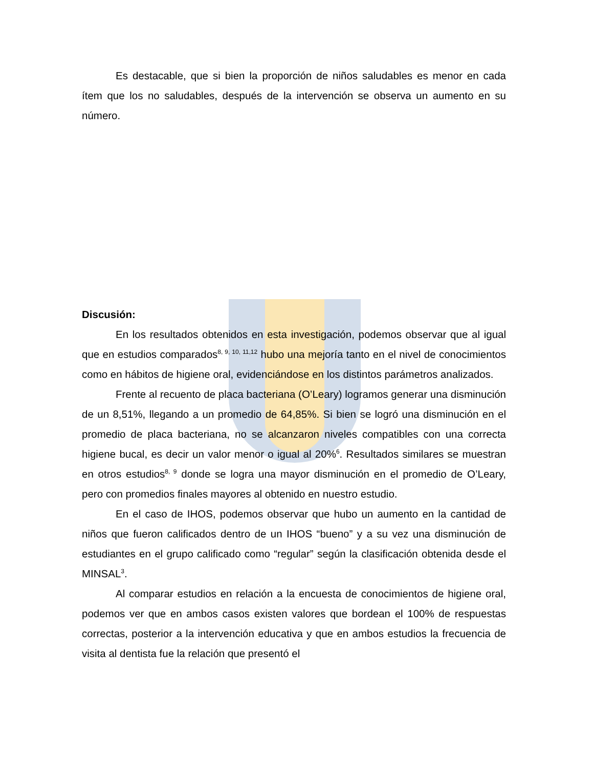Es destacable, que si bien la proporción de niños saludables es menor en cada ítem que los no saludables, después de la intervención se observa un aumento en su número.
Discusión:
En los resultados obtenidos en esta investigación, podemos observar que al igual que en estudios comparados<sup>8, 9, 10, 11,12</sup> hubo una mejoría tanto en el nivel de conocimientos como en hábitos de higiene oral, evidenciándose en los distintos parámetros analizados.
Frente al recuento de placa bacteriana (O’Leary) logramos generar una disminución de un 8,51%, llegando a un promedio de 64,85%. Si bien se logró una disminución en el promedio de placa bacteriana, no se alcanzaron niveles compatibles con una correcta higiene bucal, es decir un valor menor o igual al 20%<sup>6</sup>. Resultados similares se muestran en otros estudios<sup>8, 9</sup> donde se logra una mayor disminución en el promedio de O’Leary, pero con promedios finales mayores al obtenido en nuestro estudio.
En el caso de IHOS, podemos observar que hubo un aumento en la cantidad de niños que fueron calificados dentro de un IHOS “bueno” y a su vez una disminución de estudiantes en el grupo calificado como “regular” según la clasificación obtenida desde el MINSAL<sup>3</sup>.
Al comparar estudios en relación a la encuesta de conocimientos de higiene oral, podemos ver que en ambos casos existen valores que bordean el 100% de respuestas correctas, posterior a la intervención educativa y que en ambos estudios la frecuencia de visita al dentista fue la relación que presentó el